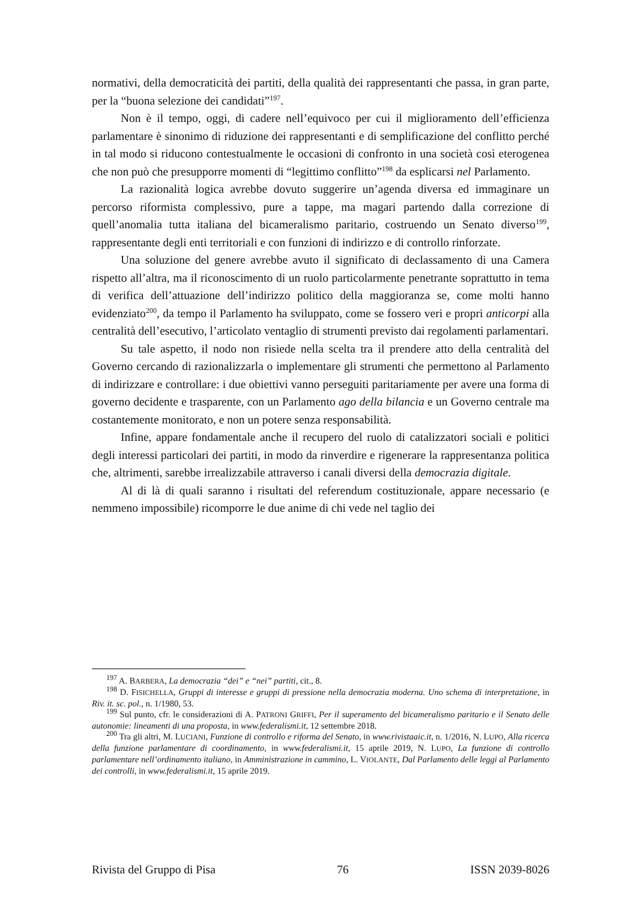normativi, della democraticità dei partiti, della qualità dei rappresentanti che passa, in gran parte, per la “buona selezione dei candidati”<sup>197</sup>.
Non è il tempo, oggi, di cadere nell’equivoco per cui il miglioramento dell’efficienza parlamentare è sinonimo di riduzione dei rappresentanti e di semplificazione del conflitto perché in tal modo si riducono contestualmente le occasioni di confronto in una società così eterogenea che non può che presupporre momenti di “legittimo conflitto”<sup>198</sup> da esplicarsi nel Parlamento.
La razionalità logica avrebbe dovuto suggerire un’agenda diversa ed immaginare un percorso riformista complessivo, pure a tappe, ma magari partendo dalla correzione di quell’anomalia tutta italiana del bicameralismo paritario, costruendo un Senato diverso<sup>199</sup>, rappresentante degli enti territoriali e con funzioni di indirizzo e di controllo rinforzate.
Una soluzione del genere avrebbe avuto il significato di declassamento di una Camera rispetto all’altra, ma il riconoscimento di un ruolo particolarmente penetrante soprattutto in tema di verifica dell’attuazione dell’indirizzo politico della maggioranza se, come molti hanno evidenziato<sup>200</sup>, da tempo il Parlamento ha sviluppato, come se fossero veri e propri anticorpi alla centralità dell’esecutivo, l’articolato ventaglio di strumenti previsto dai regolamenti parlamentari.
Su tale aspetto, il nodo non risiede nella scelta tra il prendere atto della centralità del Governo cercando di razionalizzarla o implementare gli strumenti che permettono al Parlamento di indirizzare e controllare: i due obiettivi vanno perseguiti paritariamente per avere una forma di governo decidente e trasparente, con un Parlamento ago della bilancia e un Governo centrale ma costantemente monitorato, e non un potere senza responsabilità.
Infine, appare fondamentale anche il recupero del ruolo di catalizzatori sociali e politici degli interessi particolari dei partiti, in modo da rinverdire e rigenerare la rappresentanza politica che, altrimenti, sarebbe irrealizzabile attraverso i canali diversi della democrazia digitale.
Al di là di quali saranno i risultati del referendum costituzionale, appare necessario (e nemmeno impossibile) ricomporre le due anime di chi vede nel taglio dei
<sup>197</sup> A. BARBERA, La democrazia “dei” e “nei” partiti, cit., 8.
<sup>198</sup> D. FISICHELLA, Gruppi di interesse e gruppi di pressione nella democrazia moderna. Uno schema di interpretazione, in Riv. it. sc. pol., n. 1/1980, 53.
<sup>199</sup> Sul punto, cfr. le considerazioni di A. PATRONI GRIFFI, Per il superamento del bicameralismo paritario e il Senato delle autonomie: lineamenti di una proposta, in www.federalismi.it, 12 settembre 2018.
<sup>200</sup> Tra gli altri, M. LUCIANI, Funzione di controllo e riforma del Senato, in www.rivistaaic.it, n. 1/2016, N. LUPO, Alla ricerca della funzione parlamentare di coordinamento, in www.federalismi.it, 15 aprile 2019, N. LUPO, La funzione di controllo parlamentare nell’ordinamento italiano, in Amministrazione in cammino, L. VIOLANTE, Dal Parlamento delle leggi al Parlamento dei controlli, in www.federalismi.it, 15 aprile 2019.
Rivista del Gruppo di Pisa 76 ISSN 2039-8026